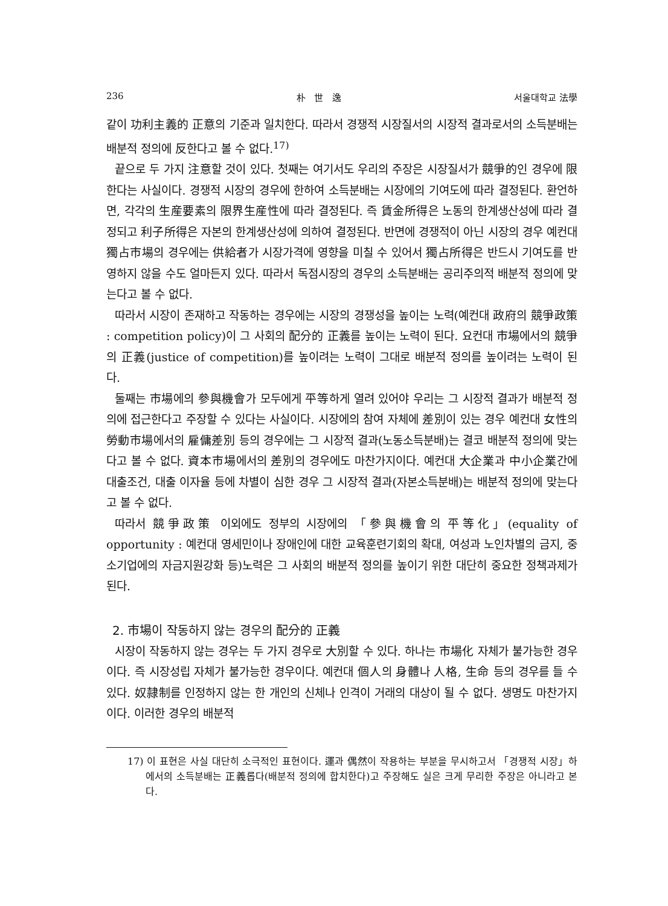236 朴 世 逸 서울대학교 法學
같이 功利主義的 正意의 기준과 일치한다. 따라서 경쟁적 시장질서의 시장적 결과로서의 소득분배는 배분적 정의에 反한다고 볼 수 없다.<sup>17)</sup>
끝으로 두 가지 注意할 것이 있다. 첫째는 여기서도 우리의 주장은 시장질서가 競爭的인 경우에 限한다는 사실이다. 경쟁적 시장의 경우에 한하여 소득분배는 시장에의 기여도에 따라 결정된다. 환언하면, 각각의 生産要素의 限界生産性에 따라 결정된다. 즉 賃金所得은 노동의 한계생산성에 따라 결정되고 利子所得은 자본의 한계생산성에 의하여 결정된다. 반면에 경쟁적이 아닌 시장의 경우 예컨대 獨占市場의 경우에는 供給者가 시장가격에 영향을 미칠 수 있어서 獨占所得은 반드시 기여도를 반영하지 않을 수도 얼마든지 있다. 따라서 독점시장의 경우의 소득분배는 공리주의적 배분적 정의에 맞는다고 볼 수 없다.
따라서 시장이 존재하고 작동하는 경우에는 시장의 경쟁성을 높이는 노력(예컨대 政府의 競爭政策 : competition policy)이 그 사회의 配分的 正義를 높이는 노력이 된다. 요컨대 市場에서의 競爭의 正義(justice of competition)를 높이려는 노력이 그대로 배분적 정의를 높이려는 노력이 된다.
둘째는 市場에의 參與機會가 모두에게 平等하게 열려 있어야 우리는 그 시장적 결과가 배분적 정의에 접근한다고 주장할 수 있다는 사실이다. 시장에의 참여 자체에 差別이 있는 경우 예컨대 女性의 勞動市場에서의 雇傭差別 등의 경우에는 그 시장적 결과(노동소득분배)는 결코 배분적 정의에 맞는다고 볼 수 없다. 資本市場에서의 差別의 경우에도 마찬가지이다. 예컨대 大企業과 中小企業간에 대출조건, 대출 이자율 등에 차별이 심한 경우 그 시장적 결과(자본소득분배)는 배분적 정의에 맞는다고 볼 수 없다.
따라서 競爭政策 이외에도 정부의 시장에의 「參與機會의 平等化」(equality of opportunity : 예컨대 영세민이나 장애인에 대한 교육훈련기회의 확대, 여성과 노인차별의 금지, 중소기업에의 자금지원강화 등)노력은 그 사회의 배분적 정의를 높이기 위한 대단히 중요한 정책과제가 된다.
2. 市場이 작동하지 않는 경우의 配分的 正義
시장이 작동하지 않는 경우는 두 가지 경우로 大別할 수 있다. 하나는 市場化 자체가 불가능한 경우이다. 즉 시장성립 자체가 불가능한 경우이다. 예컨대 個人의 身體나 人格, 生命 등의 경우를 들 수 있다. 奴隷制를 인정하지 않는 한 개인의 신체나 인격이 거래의 대상이 될 수 없다. 생명도 마찬가지이다. 이러한 경우의 배분적
17) 이 표현은 사실 대단히 소극적인 표현이다. 運과 偶然이 작용하는 부분을 무시하고서 「경쟁적 시장」하에서의 소득분배는 正義롭다(배분적 정의에 합치한다)고 주장해도 실은 크게 무리한 주장은 아니라고 본다.